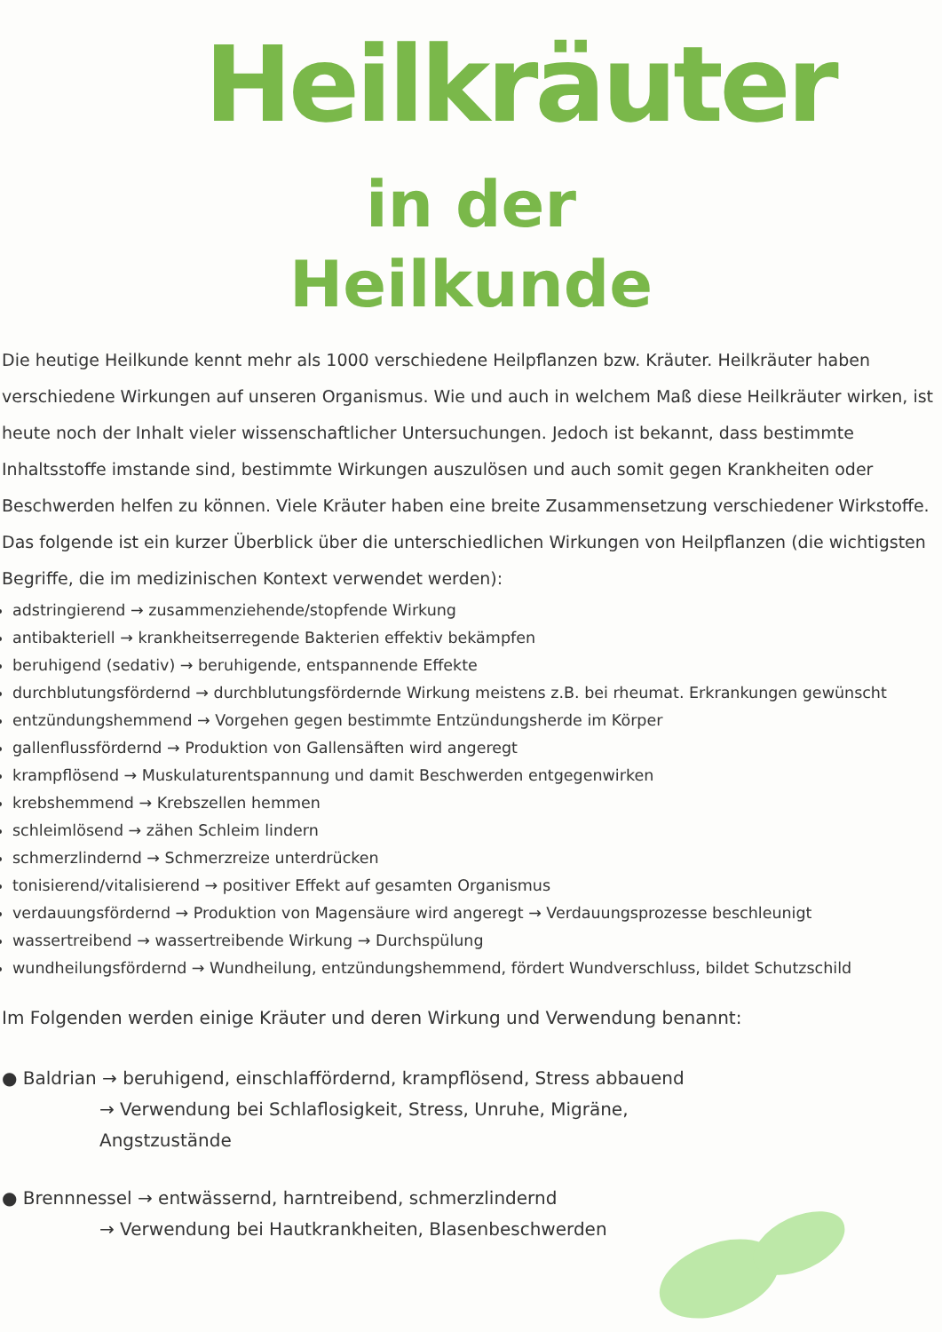Heilkräuter
in der
Heilkunde
Die heutige Heilkunde kennt mehr als 1000 verschiedene Heilpflanzen bzw. Kräuter. Heilkräuter haben verschiedene Wirkungen auf unseren Organismus. Wie und auch in welchem Maß diese Heilkräuter wirken, ist heute noch der Inhalt vieler wissenschaftlicher Untersuchungen. Jedoch ist bekannt, dass bestimmte Inhaltsstoffe imstande sind, bestimmte Wirkungen auszulösen und auch somit gegen Krankheiten oder Beschwerden helfen zu können. Viele Kräuter haben eine breite Zusammensetzung verschiedener Wirkstoffe. Das folgende ist ein kurzer Überblick über die unterschiedlichen Wirkungen von Heilpflanzen (die wichtigsten Begriffe, die im medizinischen Kontext verwendet werden):
adstringierend → zusammenziehende/stopfende Wirkung
antibakteriell → krankheitserregende Bakterien effektiv bekämpfen
beruhigend (sedativ) → beruhigende, entspannende Effekte
durchblutungsfördernd → durchblutungsfördernde Wirkung meistens z.B. bei rheumat. Erkrankungen gewünscht
entzündungshemmend → Vorgehen gegen bestimmte Entzündungsherde im Körper
gallenflussfördernd → Produktion von Gallensäften wird angeregt
krampflösend → Muskulaturentspannung und damit Beschwerden entgegenwirken
krebshemmend → Krebszellen hemmen
schleimlösend → zähen Schleim lindern
schmerzlindernd → Schmerzreize unterdrücken
tonisierend/vitalisierend → positiver Effekt auf gesamten Organismus
verdauungsfördernd → Produktion von Magensäure wird angeregt → Verdauungsprozesse beschleunigt
wassertreibend → wassertreibende Wirkung → Durchspülung
wundheilungsfördernd → Wundheilung, entzündungshemmend, fördert Wundverschluss, bildet Schutzschild
Im Folgenden werden einige Kräuter und deren Wirkung und Verwendung benannt:
● Baldrian → beruhigend, einschlaffördernd, krampflösend, Stress abbauend
→ Verwendung bei Schlaflosigkeit, Stress, Unruhe, Migräne,
Angstzustände
● Brennnessel → entwässernd, harntreibend, schmerzlindernd
→ Verwendung bei Hautkrankheiten, Blasenbeschwerden